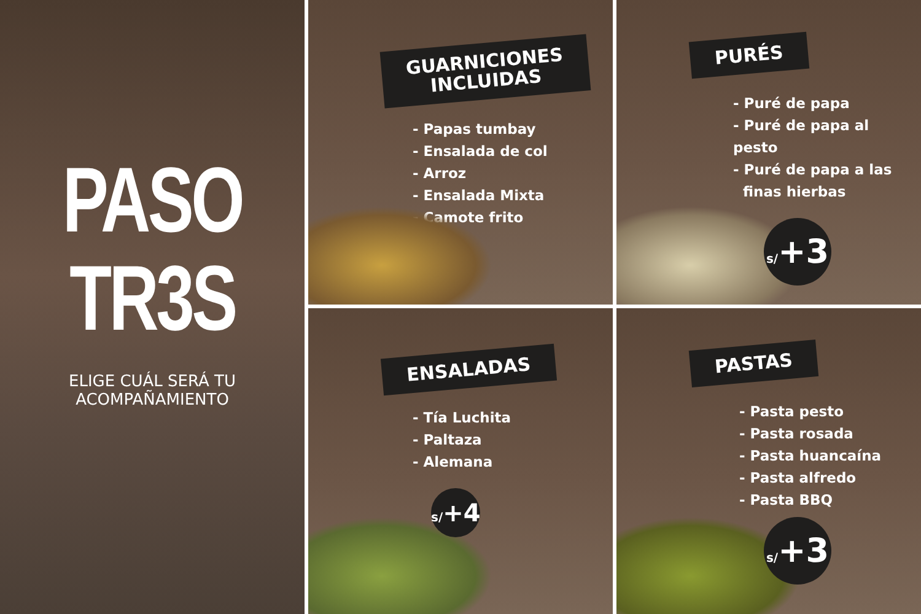PASO
TR3S
ELIGE CUÁL SERÁ TU
ACOMPAÑAMIENTO
GUARNICIONES
INCLUIDAS
- Papas tumbay
- Ensalada de col
- Arroz
- Ensalada Mixta
- Camote frito
PURÉS
- Puré de papa
- Puré de papa al pesto
- Puré de papa a las
finas hierbas
s/+3
ENSALADAS
- Tía Luchita
- Paltaza
- Alemana
s/+4
PASTAS
- Pasta pesto
- Pasta rosada
- Pasta huancaína
- Pasta alfredo
- Pasta BBQ
s/+3